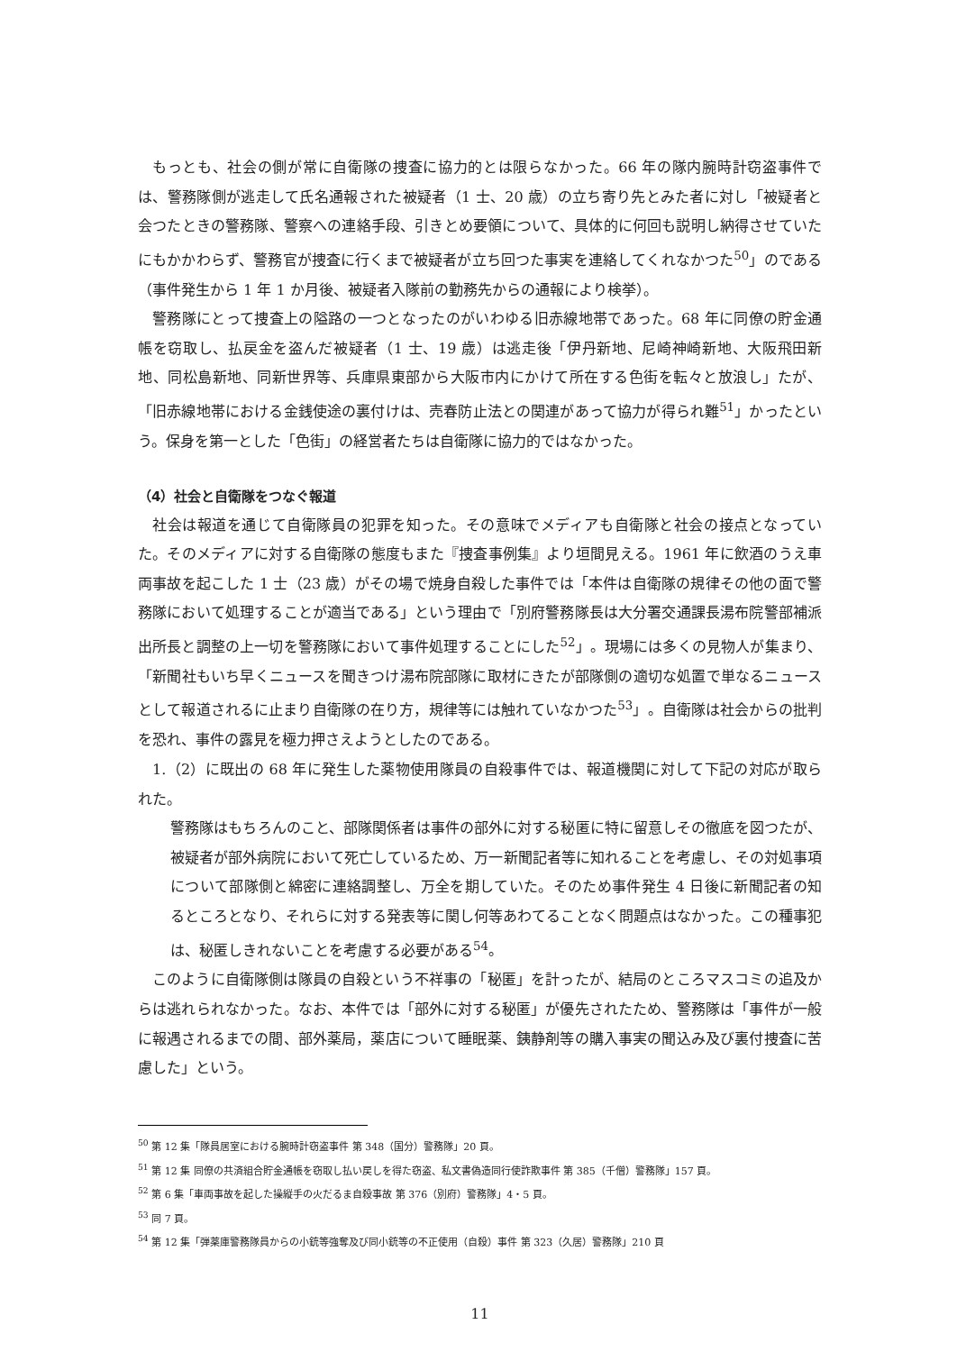もっとも、社会の側が常に自衛隊の捜査に協力的とは限らなかった。66 年の隊内腕時計窃盗事件では、警務隊側が逃走して氏名通報された被疑者（1 士、20 歳）の立ち寄り先とみた者に対し「被疑者と会つたときの警務隊、警察への連絡手段、引きとめ要領について、具体的に何回も説明し納得させていたにもかかわらず、警務官が捜査に行くまで被疑者が立ち回つた事実を連絡してくれなかつた<sup>50</sup>」のである（事件発生から 1 年 1 か月後、被疑者入隊前の勤務先からの通報により検挙）。
警務隊にとって捜査上の隘路の一つとなったのがいわゆる旧赤線地帯であった。68 年に同僚の貯金通帳を窃取し、払戻金を盗んだ被疑者（1 士、19 歳）は逃走後「伊丹新地、尼崎神崎新地、大阪飛田新地、同松島新地、同新世界等、兵庫県東部から大阪市内にかけて所在する色街を転々と放浪し」たが、「旧赤線地帯における金銭使途の裏付けは、売春防止法との関連があって協力が得られ難<sup>51</sup>」かったという。保身を第一とした「色街」の経営者たちは自衛隊に協力的ではなかった。
（4）社会と自衛隊をつなぐ報道
社会は報道を通じて自衛隊員の犯罪を知った。その意味でメディアも自衛隊と社会の接点となっていた。そのメディアに対する自衛隊の態度もまた『捜査事例集』より垣間見える。1961 年に飲酒のうえ車両事故を起こした 1 士（23 歳）がその場で焼身自殺した事件では「本件は自衛隊の規律その他の面で警務隊において処理することが適当である」という理由で「別府警務隊長は大分署交通課長湯布院警部補派出所長と調整の上一切を警務隊において事件処理することにした<sup>52</sup>」。現場には多くの見物人が集まり、「新聞社もいち早くニュースを聞きつけ湯布院部隊に取材にきたが部隊側の適切な処置で単なるニュースとして報道されるに止まり自衛隊の在り方，規律等には触れていなかつた<sup>53</sup>」。自衛隊は社会からの批判を恐れ、事件の露見を極力押さえようとしたのである。
1.（2）に既出の 68 年に発生した薬物使用隊員の自殺事件では、報道機関に対して下記の対応が取られた。
警務隊はもちろんのこと、部隊関係者は事件の部外に対する秘匿に特に留意しその徹底を図つたが、被疑者が部外病院において死亡しているため、万一新聞記者等に知れることを考慮し、その対処事項について部隊側と綿密に連絡調整し、万全を期していた。そのため事件発生 4 日後に新聞記者の知るところとなり、それらに対する発表等に関し何等あわてることなく問題点はなかった。この種事犯は、秘匿しきれないことを考慮する必要がある<sup>54</sup>。
このように自衛隊側は隊員の自殺という不祥事の「秘匿」を計ったが、結局のところマスコミの追及からは逃れられなかった。なお、本件では「部外に対する秘匿」が優先されたため、警務隊は「事件が一般に報遇されるまでの間、部外薬局，薬店について睡眠薬、銕静剤等の購入事実の聞込み及び裏付捜査に苦慮した」という。
<sup>50</sup> 第 12 集「隊員居室における腕時計窃盗事件 第 348（国分）警務隊」20 頁。
<sup>51</sup> 第 12 集 同僚の共済組合貯金通帳を窃取し払い戻しを得た窃盗、私文書偽造同行使詐欺事件 第 385（千僧）警務隊」157 頁。
<sup>52</sup> 第 6 集「車両事故を起した操縦手の火だるま自殺事故 第 376（別府）警務隊」4・5 頁。
<sup>53</sup> 同 7 頁。
<sup>54</sup> 第 12 集「弾薬庫警務隊員からの小銃等強奪及び同小銃等の不正使用（自殺）事件 第 323（久居）警務隊」210 頁
11